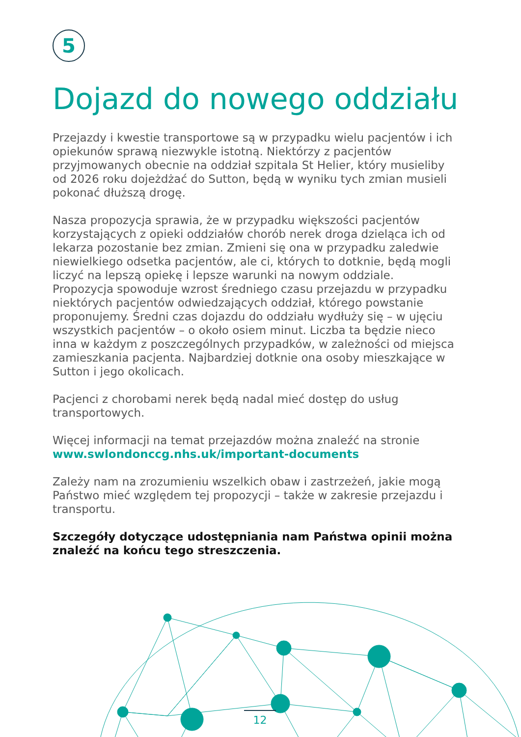5
Dojazd do nowego oddziału
Przejazdy i kwestie transportowe są w przypadku wielu pacjentów i ich opiekunów sprawą niezwykle istotną. Niektórzy z pacjentów przyjmowanych obecnie na oddział szpitala St Helier, który musieliby od 2026 roku dojeżdżać do Sutton, będą w wyniku tych zmian musieli pokonać dłuższą drogę.
Nasza propozycja sprawia, że w przypadku większości pacjentów korzystających z opieki oddziałów chorób nerek droga dzieląca ich od lekarza pozostanie bez zmian. Zmieni się ona w przypadku zaledwie niewielkiego odsetka pacjentów, ale ci, których to dotknie, będą mogli liczyć na lepszą opiekę i lepsze warunki na nowym oddziale. Propozycja spowoduje wzrost średniego czasu przejazdu w przypadku niektórych pacjentów odwiedzających oddział, którego powstanie proponujemy. Średni czas dojazdu do oddziału wydłuży się – w ujęciu wszystkich pacjentów – o około osiem minut. Liczba ta będzie nieco inna w każdym z poszczególnych przypadków, w zależności od miejsca zamieszkania pacjenta. Najbardziej dotknie ona osoby mieszkające w Sutton i jego okolicach.
Pacjenci z chorobami nerek będą nadal mieć dostęp do usług transportowych.
Więcej informacji na temat przejazdów można znaleźć na stronie www.swlondonccg.nhs.uk/important-documents
Zależy nam na zrozumieniu wszelkich obaw i zastrzeżeń, jakie mogą Państwo mieć względem tej propozycji – także w zakresie przejazdu i transportu.
Szczegóły dotyczące udostępniania nam Państwa opinii można znaleźć na końcu tego streszczenia.
12